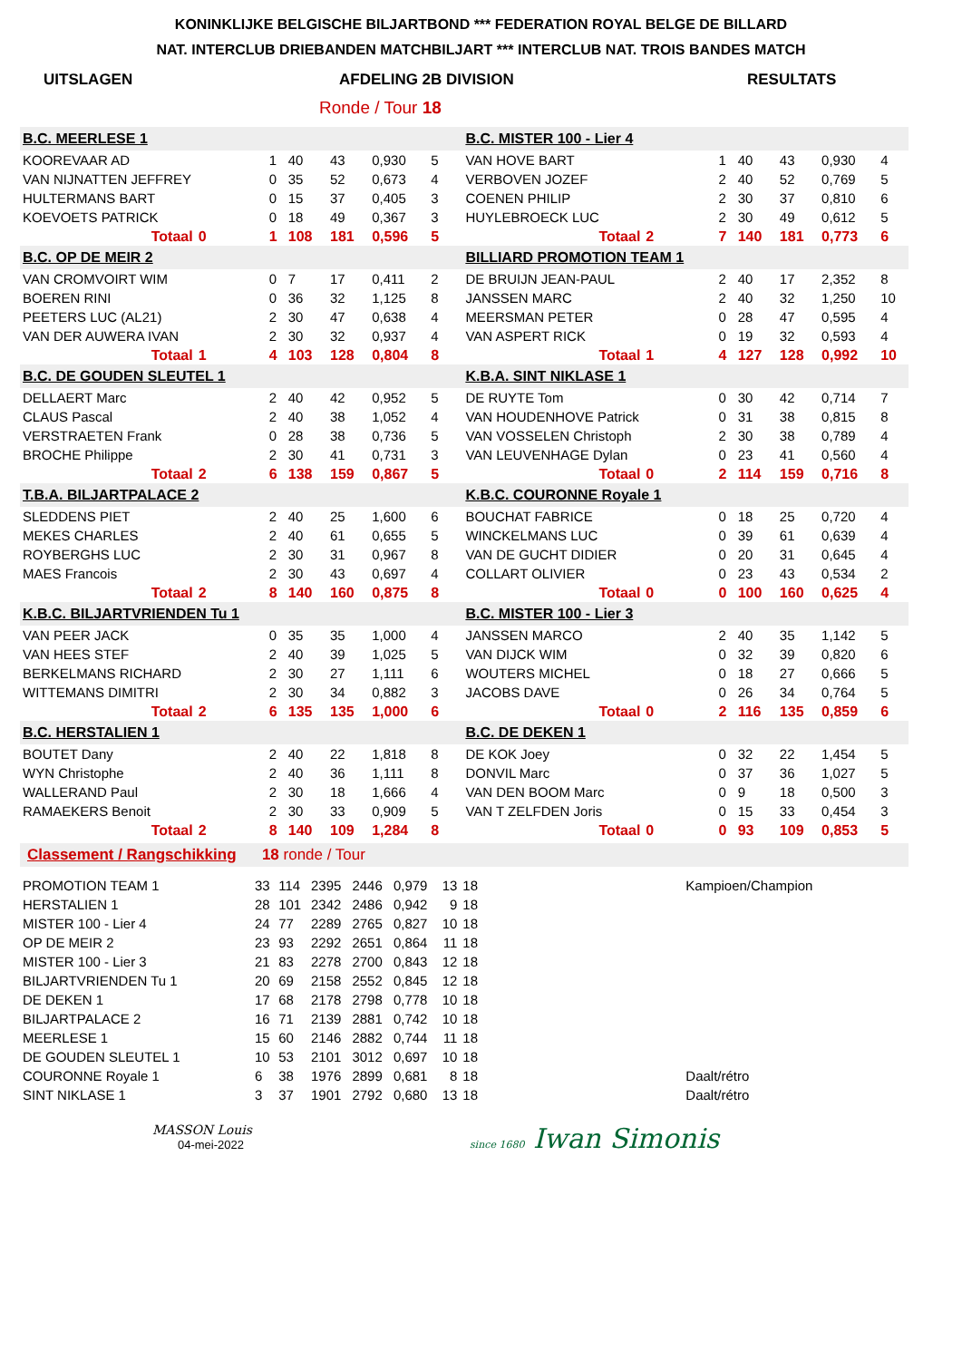KONINKLIJKE BELGISCHE BILJARTBOND *** FEDERATION ROYAL BELGE DE BILLARD
NAT. INTERCLUB DRIEBANDEN MATCHBILJART *** INTERCLUB NAT. TROIS BANDES MATCH
UITSLAGEN AFDELING 2B DIVISION RESULTATS
Ronde / Tour 18
| B.C. MEERLESE 1 | | | | | | | | | | B.C. MISTER 100 - Lier 4 | | | | | | | |
| KOOREVAAR AD | | | 1 | 40 | 43 | 0,930 | 5 | | | VAN HOVE BART | | | 1 | 40 | 43 | 0,930 | 4 |
| VAN NIJNATTEN JEFFREY | | | 0 | 35 | 52 | 0,673 | 4 | | | VERBOVEN JOZEF | | | 2 | 40 | 52 | 0,769 | 5 |
| HULTERMANS BART | | | 0 | 15 | 37 | 0,405 | 3 | | | COENEN PHILIP | | | 2 | 30 | 37 | 0,810 | 6 |
| KOEVOETS PATRICK | | | 0 | 18 | 49 | 0,367 | 3 | | | HUYLEBROECK LUC | | | 2 | 30 | 49 | 0,612 | 5 |
| Totaal | 0 | | 1 | 108 | 181 | 0,596 | 5 | | | Totaal | 2 | | 7 | 140 | 181 | 0,773 | 6 |
| B.C. OP DE MEIR 2 | | | | | | | | | | BILLIARD PROMOTION TEAM 1 | | | | | | | |
| VAN CROMVOIRT WIM | | | 0 | 7 | 17 | 0,411 | 2 | | | DE BRUIJN JEAN-PAUL | | | 2 | 40 | 17 | 2,352 | 8 |
| BOEREN RINI | | | 0 | 36 | 32 | 1,125 | 8 | | | JANSSEN MARC | | | 2 | 40 | 32 | 1,250 | 10 |
| PEETERS LUC (AL21) | | | 2 | 30 | 47 | 0,638 | 4 | | | MEERSMAN PETER | | | 0 | 28 | 47 | 0,595 | 4 |
| VAN DER AUWERA IVAN | | | 2 | 30 | 32 | 0,937 | 4 | | | VAN ASPERT RICK | | | 0 | 19 | 32 | 0,593 | 4 |
| Totaal | 1 | | 4 | 103 | 128 | 0,804 | 8 | | | Totaal | 1 | | 4 | 127 | 128 | 0,992 | 10 |
| B.C. DE GOUDEN SLEUTEL 1 | | | | | | | | | | K.B.A. SINT NIKLASE 1 | | | | | | | |
| DELLAERT Marc | | | 2 | 40 | 42 | 0,952 | 5 | | | DE RUYTE Tom | | | 0 | 30 | 42 | 0,714 | 7 |
| CLAUS Pascal | | | 2 | 40 | 38 | 1,052 | 4 | | | VAN HOUDENHOVE Patrick | | | 0 | 31 | 38 | 0,815 | 8 |
| VERSTRAETEN Frank | | | 0 | 28 | 38 | 0,736 | 5 | | | VAN VOSSELEN Christoph | | | 2 | 30 | 38 | 0,789 | 4 |
| BROCHE Philippe | | | 2 | 30 | 41 | 0,731 | 3 | | | VAN LEUVENHAGE Dylan | | | 0 | 23 | 41 | 0,560 | 4 |
| Totaal | 2 | | 6 | 138 | 159 | 0,867 | 5 | | | Totaal | 0 | | 2 | 114 | 159 | 0,716 | 8 |
| T.B.A. BILJARTPALACE 2 | | | | | | | | | | K.B.C. COURONNE Royale 1 | | | | | | | |
| SLEDDENS PIET | | | 2 | 40 | 25 | 1,600 | 6 | | | BOUCHAT FABRICE | | | 0 | 18 | 25 | 0,720 | 4 |
| MEKES CHARLES | | | 2 | 40 | 61 | 0,655 | 5 | | | WINCKELMANS LUC | | | 0 | 39 | 61 | 0,639 | 4 |
| ROYBERGHS LUC | | | 2 | 30 | 31 | 0,967 | 8 | | | VAN DE GUCHT DIDIER | | | 0 | 20 | 31 | 0,645 | 4 |
| MAES Francois | | | 2 | 30 | 43 | 0,697 | 4 | | | COLLART OLIVIER | | | 0 | 23 | 43 | 0,534 | 2 |
| Totaal | 2 | | 8 | 140 | 160 | 0,875 | 8 | | | Totaal | 0 | | 0 | 100 | 160 | 0,625 | 4 |
| K.B.C. BILJARTVRIENDEN Tu 1 | | | | | | | | | | B.C. MISTER 100 - Lier 3 | | | | | | | |
| VAN PEER JACK | | | 0 | 35 | 35 | 1,000 | 4 | | | JANSSEN MARCO | | | 2 | 40 | 35 | 1,142 | 5 |
| VAN HEES STEF | | | 2 | 40 | 39 | 1,025 | 5 | | | VAN DIJCK WIM | | | 0 | 32 | 39 | 0,820 | 6 |
| BERKELMANS RICHARD | | | 2 | 30 | 27 | 1,111 | 6 | | | WOUTERS MICHEL | | | 0 | 18 | 27 | 0,666 | 5 |
| WITTEMANS DIMITRI | | | 2 | 30 | 34 | 0,882 | 3 | | | JACOBS DAVE | | | 0 | 26 | 34 | 0,764 | 5 |
| Totaal | 2 | | 6 | 135 | 135 | 1,000 | 6 | | | Totaal | 0 | | 2 | 116 | 135 | 0,859 | 6 |
| B.C. HERSTALIEN 1 | | | | | | | | | | B.C. DE DEKEN 1 | | | | | | | |
| BOUTET Dany | | | 2 | 40 | 22 | 1,818 | 8 | | | DE KOK Joey | | | 0 | 32 | 22 | 1,454 | 5 |
| WYN Christophe | | | 2 | 40 | 36 | 1,111 | 8 | | | DONVIL Marc | | | 0 | 37 | 36 | 1,027 | 5 |
| WALLERAND Paul | | | 2 | 30 | 18 | 1,666 | 4 | | | VAN DEN BOOM Marc | | | 0 | 9 | 18 | 0,500 | 3 |
| RAMAEKERS Benoit | | | 2 | 30 | 33 | 0,909 | 5 | | | VAN T ZELFDEN Joris | | | 0 | 15 | 33 | 0,454 | 3 |
| Totaal | 2 | | 8 | 140 | 109 | 1,284 | 8 | | | Totaal | 0 | | 0 | 93 | 109 | 0,853 | 5 |
Classement / Rangschikking 18 ronde / Tour
| PROMOTION TEAM 1 | 33 | 114 | 2395 | 2446 | 0,979 | 13 | 18 | Kampioen/Champion |
| HERSTALIEN 1 | 28 | 101 | 2342 | 2486 | 0,942 | 9 | 18 | |
| MISTER 100 - Lier 4 | 24 | 77 | 2289 | 2765 | 0,827 | 10 | 18 | |
| OP DE MEIR 2 | 23 | 93 | 2292 | 2651 | 0,864 | 11 | 18 | |
| MISTER 100 - Lier 3 | 21 | 83 | 2278 | 2700 | 0,843 | 12 | 18 | |
| BILJARTVRIENDEN Tu 1 | 20 | 69 | 2158 | 2552 | 0,845 | 12 | 18 | |
| DE DEKEN 1 | 17 | 68 | 2178 | 2798 | 0,778 | 10 | 18 | |
| BILJARTPALACE 2 | 16 | 71 | 2139 | 2881 | 0,742 | 10 | 18 | |
| MEERLESE 1 | 15 | 60 | 2146 | 2882 | 0,744 | 11 | 18 | |
| DE GOUDEN SLEUTEL 1 | 10 | 53 | 2101 | 3012 | 0,697 | 10 | 18 | |
| COURONNE Royale 1 | 6 | 38 | 1976 | 2899 | 0,681 | 8 | 18 | Daalt/rétro |
| SINT NIKLASE 1 | 3 | 37 | 1901 | 2792 | 0,680 | 13 | 18 | Daalt/rétro |
MASSON Louis
04-mei-2022
since 1680 Iwan Simonis